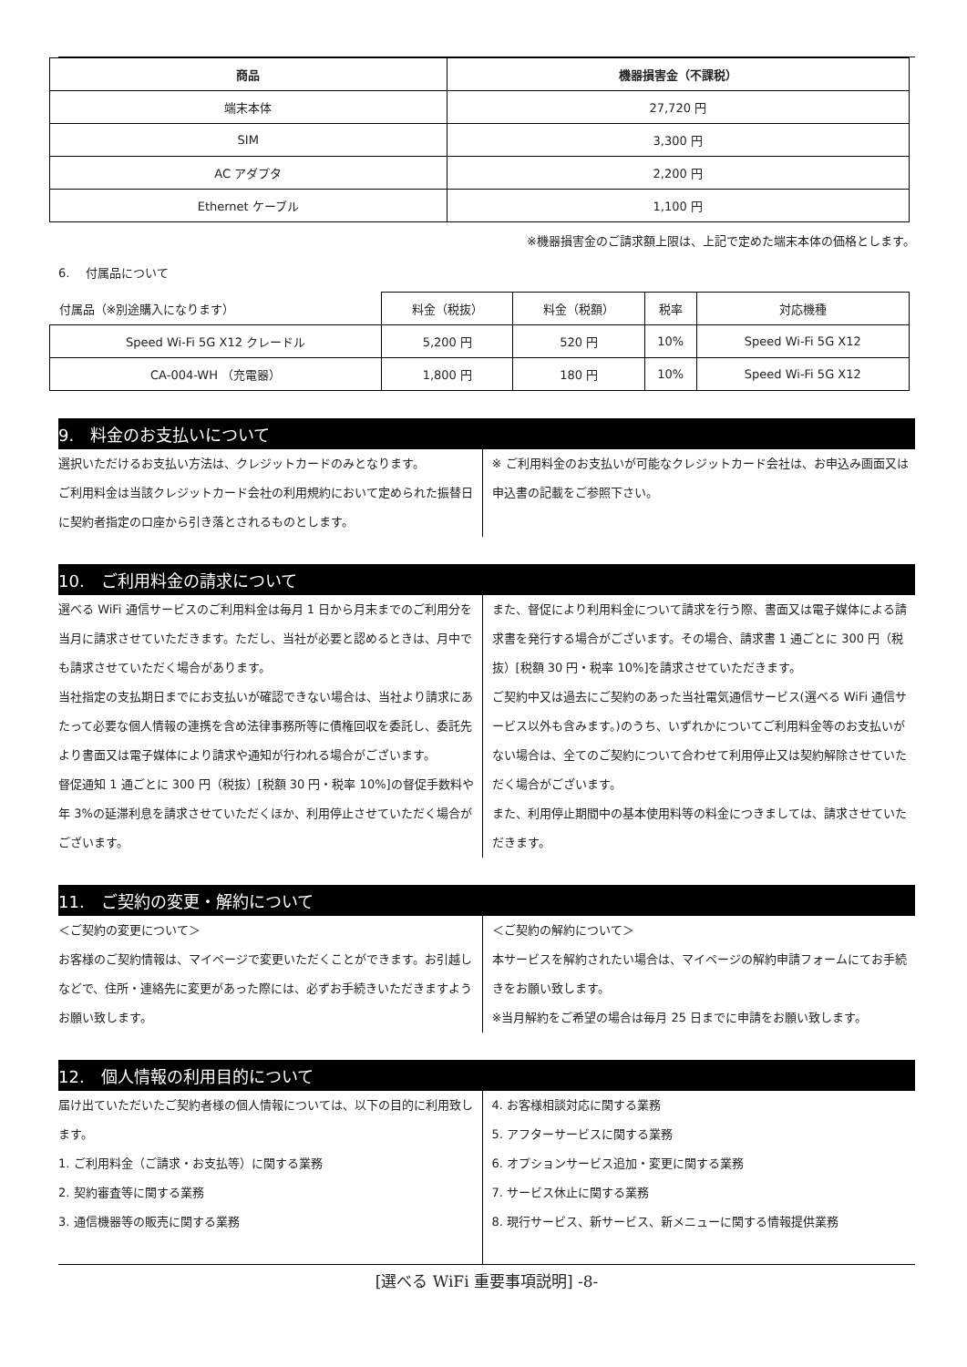| 商品 | 機器損害金（不課税） |
| --- | --- |
| 端末本体 | 27,720 円 |
| SIM | 3,300 円 |
| AC アダプタ | 2,200 円 |
| Ethernet ケーブル | 1,100 円 |
※機器損害金のご請求額上限は、上記で定めた端末本体の価格とします。
6.　 付属品について
| 付属品（※別途購入になります） | 料金（税抜） | 料金（税額） | 税率 | 対応機種 |
| Speed Wi-Fi 5G X12 クレードル | 5,200 円 | 520 円 | 10% | Speed Wi-Fi 5G X12 |
| CA-004-WH （充電器） | 1,800 円 | 180 円 | 10% | Speed Wi-Fi 5G X12 |
9.　料金のお支払いについて
選択いただけるお支払い方法は、クレジットカードのみとなります。
ご利用料金は当該クレジットカード会社の利用規約において定められた振替日に契約者指定の口座から引き落とされるものとします。
※ ご利用料金のお支払いが可能なクレジットカード会社は、お申込み画面又は申込書の記載をご参照下さい。
10.　ご利用料金の請求について
選べる WiFi 通信サービスのご利用料金は毎月 1 日から月末までのご利用分を当月に請求させていただきます。ただし、当社が必要と認めるときは、月中でも請求させていただく場合があります。
当社指定の支払期日までにお支払いが確認できない場合は、当社より請求にあたって必要な個人情報の連携を含め法律事務所等に債権回収を委託し、委託先より書面又は電子媒体により請求や通知が行われる場合がございます。
督促通知 1 通ごとに 300 円（税抜）[税額 30 円・税率 10%]の督促手数料や年 3%の延滞利息を請求させていただくほか、利用停止させていただく場合がございます。
また、督促により利用料金について請求を行う際、書面又は電子媒体による請求書を発行する場合がございます。その場合、請求書 1 通ごとに 300 円（税抜）[税額 30 円・税率 10%]を請求させていただきます。
ご契約中又は過去にご契約のあった当社電気通信サービス(選べる WiFi 通信サービス以外も含みます。)のうち、いずれかについてご利用料金等のお支払いがない場合は、全てのご契約について合わせて利用停止又は契約解除させていただく場合がございます。
また、利用停止期間中の基本使用料等の料金につきましては、請求させていただきます。
11.　ご契約の変更・解約について
＜ご契約の変更について＞
お客様のご契約情報は、マイページで変更いただくことができます。お引越しなどで、住所・連絡先に変更があった際には、必ずお手続きいただきますようお願い致します。
＜ご契約の解約について＞
本サービスを解約されたい場合は、マイページの解約申請フォームにてお手続きをお願い致します。
※当月解約をご希望の場合は毎月 25 日までに申請をお願い致します。
12.　個人情報の利用目的について
届け出ていただいたご契約者様の個人情報については、以下の目的に利用致します。
1. ご利用料金（ご請求・お支払等）に関する業務
2. 契約審査等に関する業務
3. 通信機器等の販売に関する業務
4. お客様相談対応に関する業務
5. アフターサービスに関する業務
6. オプションサービス追加・変更に関する業務
7. サービス休止に関する業務
8. 現行サービス、新サービス、新メニューに関する情報提供業務
[選べる WiFi 重要事項説明] -8-